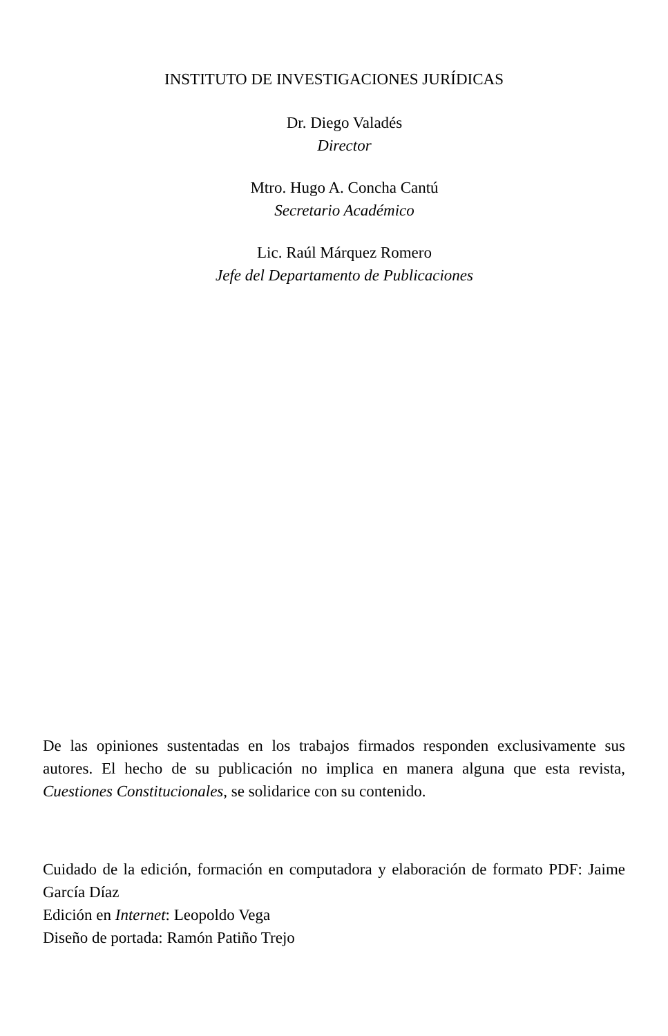INSTITUTO DE INVESTIGACIONES JURÍDICAS
Dr. Diego Valadés
Director
Mtro. Hugo A. Concha Cantú
Secretario Académico
Lic. Raúl Márquez Romero
Jefe del Departamento de Publicaciones
De las opiniones sustentadas en los trabajos firmados responden exclusivamente sus autores. El hecho de su publicación no implica en manera alguna que esta revista, Cuestiones Constitucionales, se solidarice con su contenido.
Cuidado de la edición, formación en computadora y elaboración de formato PDF: Jaime García Díaz
Edición en Internet: Leopoldo Vega
Diseño de portada: Ramón Patiño Trejo